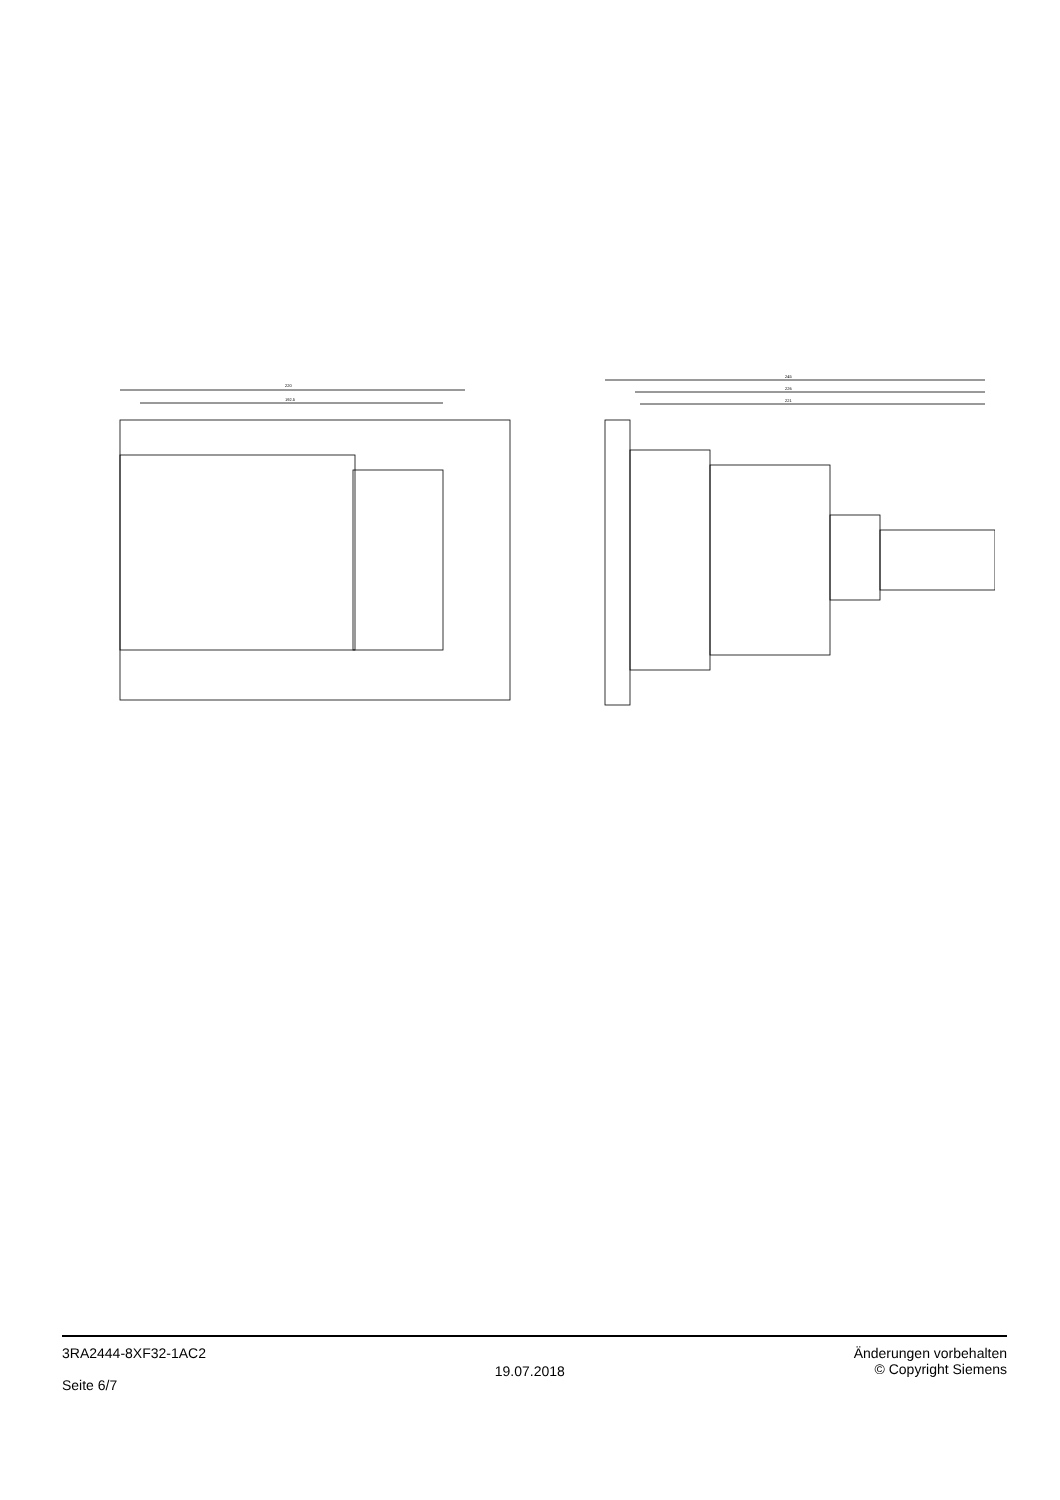220
192.5
245
226
221
3RA2444-8XF32-1AC2
Seite 6/7
19.07.2018
Änderungen vorbehalten
© Copyright Siemens